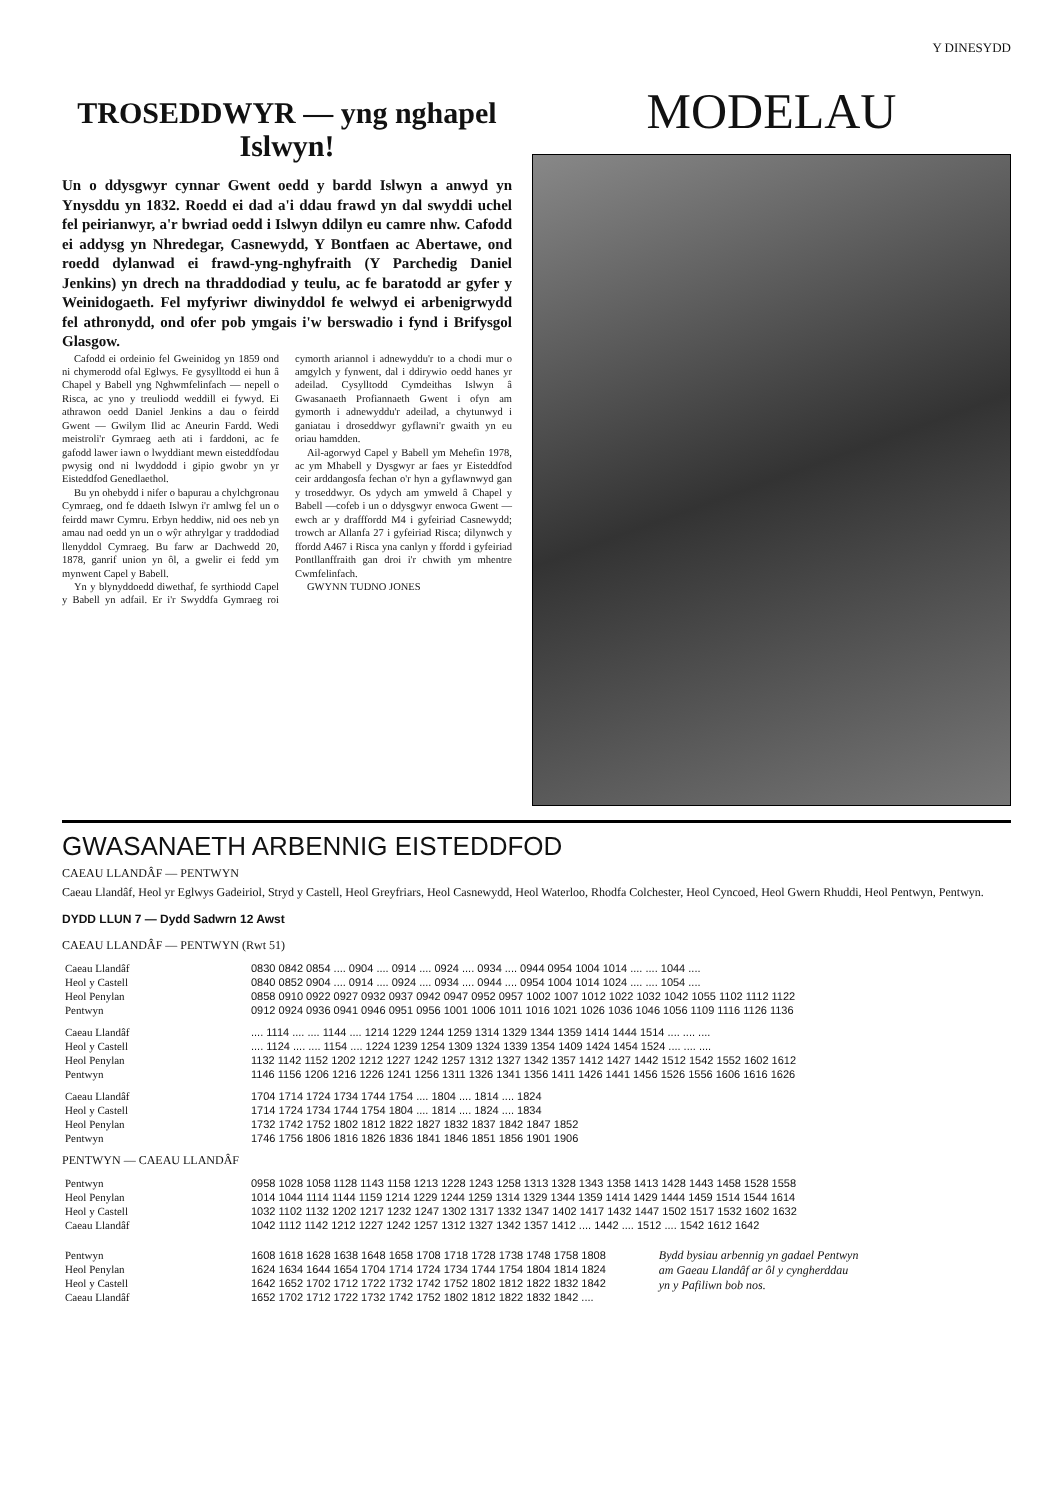Y DINESYDD
TROSEDDWYR — yng nghapel Islwyn!
Un o ddysgwyr cynnar Gwent oedd y bardd Islwyn a anwyd yn Ynysddu yn 1832. Roedd ei dad a'i ddau frawd yn dal swyddi uchel fel peirianwyr, a'r bwriad oedd i Islwyn ddilyn eu camre nhw. Cafodd ei addysg yn Nhredegar, Casnewydd, Y Bontfaen ac Abertawe, ond roedd dylanwad ei frawd-yng-nghyfraith (Y Parchedig Daniel Jenkins) yn drech na thraddodiad y teulu, ac fe baratodd ar gyfer y Weinidogaeth. Fel myfyriwr diwinyddol fe welwyd ei arbenigrwydd fel athronydd, ond ofer pob ymgais i'w berswadio i fynd i Brifysgol Glasgow.
Cafodd ei ordeinio fel Gweinidog yn 1859 ond ni chymerodd ofal Eglwys. Fe gysylltodd ei hun â Chapel y Babell yng Nghwmfelinfach — nepell o Risca, ac yno y treuliodd weddill ei fywyd. Ei athrawon oedd Daniel Jenkins a dau o feirdd Gwent — Gwilym Ilid ac Aneurin Fardd. Wedi meistroli'r Gymraeg aeth ati i farddoni, ac fe gafodd lawer iawn o lwyddiant mewn eisteddfodau pwysig ond ni lwyddodd i gipio gwobr yn yr Eisteddfod Genedlaethol.
Bu yn ohebydd i nifer o bapurau a chylchgronau Cymraeg, ond fe ddaeth Islwyn i'r amlwg fel un o feirdd mawr Cymru. Erbyn heddiw, nid oes neb yn amau nad oedd yn un o wŷr athrylgar y traddodiad llenyddol Cymraeg. Bu farw ar Dachwedd 20, 1878, ganrif union yn ôl, a gwelir ei fedd ym mynwent Capel y Babell.
Yn y blynyddoedd diwethaf, fe syrthiodd Capel y Babell yn adfail. Er i'r Swyddfa Gymraeg roi cymorth ariannol i adnewyddu'r to a chodi mur o amgylch y fynwent, dal i ddirywio oedd hanes yr adeilad. Cysylltodd Cymdeithas Islwyn â Gwasanaeth Profiannaeth Gwent i ofyn am gymorth i adnewyddu'r adeilad, a chytunwyd i ganiatau i droseddwyr gyflawni'r gwaith yn eu oriau hamdden.
Ail-agorwyd Capel y Babell ym Mehefin 1978, ac ym Mhabell y Dysgwyr ar faes yr Eisteddfod ceir arddangosfa fechan o'r hyn a gyflawnwyd gan y troseddwyr. Os ydych am ymweld â Chapel y Babell —cofeb i un o ddysgwyr enwoca Gwent — ewch ar y drafffordd M4 i gyfeiriad Casnewydd; trowch ar Allanfa 27 i gyfeiriad Risca; dilynwch y ffordd A467 i Risca yna canlyn y ffordd i gyfeiriad Pontllanffraith gan droi i'r chwith ym mhentre Cwmfelinfach.
GWYNN TUDNO JONES
MODELAU
GWASANAETH ARBENNIG EISTEDDFOD
CAEAU LLANDÂF — PENTWYN
Caeau Llandâf, Heol yr Eglwys Gadeiriol, Stryd y Castell, Heol Greyfriars, Heol Casnewydd, Heol Waterloo, Rhodfa Colchester, Heol Cyncoed, Heol Gwern Rhuddi, Heol Pentwyn, Pentwyn.
DYDD LLUN 7 — Dydd Sadwrn 12 Awst
CAEAU LLANDÂF — PENTWYN (Rwt 51)
| Caeau Llandâf | 0830 0842 0854 .... 0904 .... 0914 .... 0924 .... 0934 .... 0944 0954 1004 1014 .... .... 1044 .... |
| Heol y Castell | 0840 0852 0904 .... 0914 .... 0924 .... 0934 .... 0944 .... 0954 1004 1014 1024 .... .... 1054 .... |
| Heol Penylan | 0858 0910 0922 0927 0932 0937 0942 0947 0952 0957 1002 1007 1012 1022 1032 1042 1055 1102 1112 1122 |
| Pentwyn | 0912 0924 0936 0941 0946 0951 0956 1001 1006 1011 1016 1021 1026 1036 1046 1056 1109 1116 1126 1136 |
| Caeau Llandâf | .... 1114 .... .... 1144 .... 1214 1229 1244 1259 1314 1329 1344 1359 1414 1444 1514 .... .... .... |
| Heol y Castell | .... 1124 .... .... 1154 .... 1224 1239 1254 1309 1324 1339 1354 1409 1424 1454 1524 .... .... .... |
| Heol Penylan | 1132 1142 1152 1202 1212 1227 1242 1257 1312 1327 1342 1357 1412 1427 1442 1512 1542 1552 1602 1612 |
| Pentwyn | 1146 1156 1206 1216 1226 1241 1256 1311 1326 1341 1356 1411 1426 1441 1456 1526 1556 1606 1616 1626 |
| Caeau Llandâf | 1704 1714 1724 1734 1744 1754 .... 1804 .... 1814 .... 1824 |
| Heol y Castell | 1714 1724 1734 1744 1754 1804 .... 1814 .... 1824 .... 1834 |
| Heol Penylan | 1732 1742 1752 1802 1812 1822 1827 1832 1837 1842 1847 1852 |
| Pentwyn | 1746 1756 1806 1816 1826 1836 1841 1846 1851 1856 1901 1906 |
PENTWYN — CAEAU LLANDÂF
| Pentwyn | 0958 1028 1058 1128 1143 1158 1213 1228 1243 1258 1313 1328 1343 1358 1413 1428 1443 1458 1528 1558 |
| Heol Penylan | 1014 1044 1114 1144 1159 1214 1229 1244 1259 1314 1329 1344 1359 1414 1429 1444 1459 1514 1544 1614 |
| Heol y Castell | 1032 1102 1132 1202 1217 1232 1247 1302 1317 1332 1347 1402 1417 1432 1447 1502 1517 1532 1602 1632 |
| Caeau Llandâf | 1042 1112 1142 1212 1227 1242 1257 1312 1327 1342 1357 1412 .... 1442 .... 1512 .... 1542 1612 1642 |
| Pentwyn | 1608 1618 1628 1638 1648 1658 1708 1718 1728 1738 1748 1758 1808 |
| Heol Penylan | 1624 1634 1644 1654 1704 1714 1724 1734 1744 1754 1804 1814 1824 |
| Heol y Castell | 1642 1652 1702 1712 1722 1732 1742 1752 1802 1812 1822 1832 1842 |
| Caeau Llandâf | 1652 1702 1712 1722 1732 1742 1752 1802 1812 1822 1832 1842 .... |
Bydd bysiau arbennig yn gadael Pentwyn am Gaeau Llandâf ar ôl y cyngherddau yn y Pafiliwn bob nos.